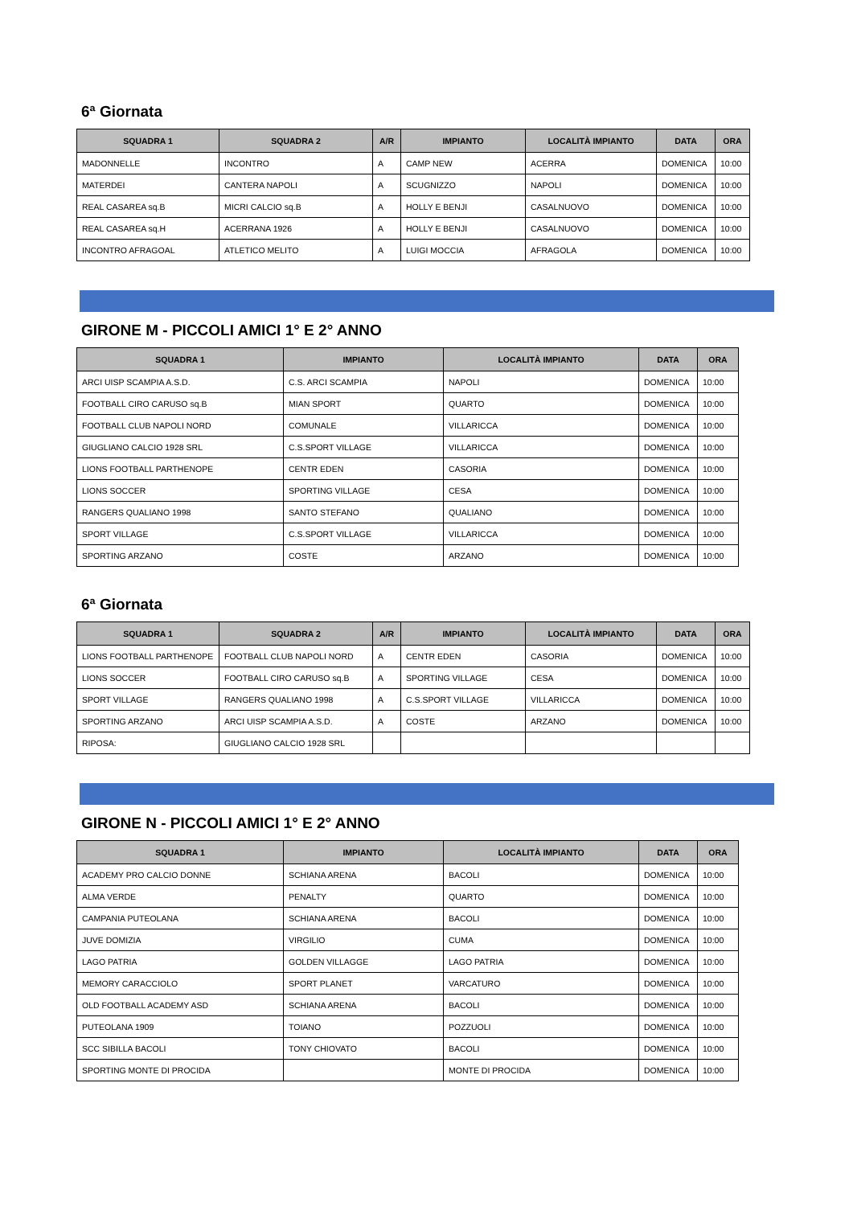6ª Giornata
| SQUADRA 1 | SQUADRA 2 | A/R | IMPIANTO | LOCALITÀ IMPIANTO | DATA | ORA |
| --- | --- | --- | --- | --- | --- | --- |
| MADONNELLE | INCONTRO | A | CAMP NEW | ACERRA | DOMENICA | 10:00 |
| MATERDEI | CANTERA NAPOLI | A | SCUGNIZZO | NAPOLI | DOMENICA | 10:00 |
| REAL CASAREA sq.B | MICRI CALCIO sq.B | A | HOLLY E BENJI | CASALNUOVO | DOMENICA | 10:00 |
| REAL CASAREA sq.H | ACERRANA 1926 | A | HOLLY E BENJI | CASALNUOVO | DOMENICA | 10:00 |
| INCONTRO AFRAGOAL | ATLETICO MELITO | A | LUIGI MOCCIA | AFRAGOLA | DOMENICA | 10:00 |
GIRONE M - PICCOLI AMICI 1° E 2° ANNO
| SQUADRA 1 | IMPIANTO | LOCALITÀ IMPIANTO | DATA | ORA |
| --- | --- | --- | --- | --- |
| ARCI UISP SCAMPIA A.S.D. | C.S. ARCI SCAMPIA | NAPOLI | DOMENICA | 10:00 |
| FOOTBALL CIRO CARUSO sq.B | MIAN SPORT | QUARTO | DOMENICA | 10:00 |
| FOOTBALL CLUB NAPOLI NORD | COMUNALE | VILLARICCA | DOMENICA | 10:00 |
| GIUGLIANO CALCIO 1928 SRL | C.S.SPORT VILLAGE | VILLARICCA | DOMENICA | 10:00 |
| LIONS FOOTBALL PARTHENOPE | CENTR EDEN | CASORIA | DOMENICA | 10:00 |
| LIONS SOCCER | SPORTING VILLAGE | CESA | DOMENICA | 10:00 |
| RANGERS QUALIANO 1998 | SANTO STEFANO | QUALIANO | DOMENICA | 10:00 |
| SPORT VILLAGE | C.S.SPORT VILLAGE | VILLARICCA | DOMENICA | 10:00 |
| SPORTING ARZANO | COSTE | ARZANO | DOMENICA | 10:00 |
6ª Giornata
| SQUADRA 1 | SQUADRA 2 | A/R | IMPIANTO | LOCALITÀ IMPIANTO | DATA | ORA |
| --- | --- | --- | --- | --- | --- | --- |
| LIONS FOOTBALL PARTHENOPE | FOOTBALL CLUB NAPOLI NORD | A | CENTR EDEN | CASORIA | DOMENICA | 10:00 |
| LIONS SOCCER | FOOTBALL CIRO CARUSO sq.B | A | SPORTING VILLAGE | CESA | DOMENICA | 10:00 |
| SPORT VILLAGE | RANGERS QUALIANO 1998 | A | C.S.SPORT VILLAGE | VILLARICCA | DOMENICA | 10:00 |
| SPORTING ARZANO | ARCI UISP SCAMPIA A.S.D. | A | COSTE | ARZANO | DOMENICA | 10:00 |
| RIPOSA: | GIUGLIANO CALCIO 1928 SRL | | | | | |
GIRONE N - PICCOLI AMICI 1° E 2° ANNO
| SQUADRA 1 | IMPIANTO | LOCALITÀ IMPIANTO | DATA | ORA |
| --- | --- | --- | --- | --- |
| ACADEMY PRO CALCIO DONNE | SCHIANA ARENA | BACOLI | DOMENICA | 10:00 |
| ALMA VERDE | PENALTY | QUARTO | DOMENICA | 10:00 |
| CAMPANIA PUTEOLANA | SCHIANA ARENA | BACOLI | DOMENICA | 10:00 |
| JUVE DOMIZIA | VIRGILIO | CUMA | DOMENICA | 10:00 |
| LAGO PATRIA | GOLDEN VILLAGGE | LAGO PATRIA | DOMENICA | 10:00 |
| MEMORY CARACCIOLO | SPORT PLANET | VARCATURO | DOMENICA | 10:00 |
| OLD FOOTBALL ACADEMY ASD | SCHIANA ARENA | BACOLI | DOMENICA | 10:00 |
| PUTEOLANA 1909 | TOIANO | POZZUOLI | DOMENICA | 10:00 |
| SCC SIBILLA BACOLI | TONY CHIOVATO | BACOLI | DOMENICA | 10:00 |
| SPORTING MONTE DI PROCIDA | | MONTE DI PROCIDA | DOMENICA | 10:00 |